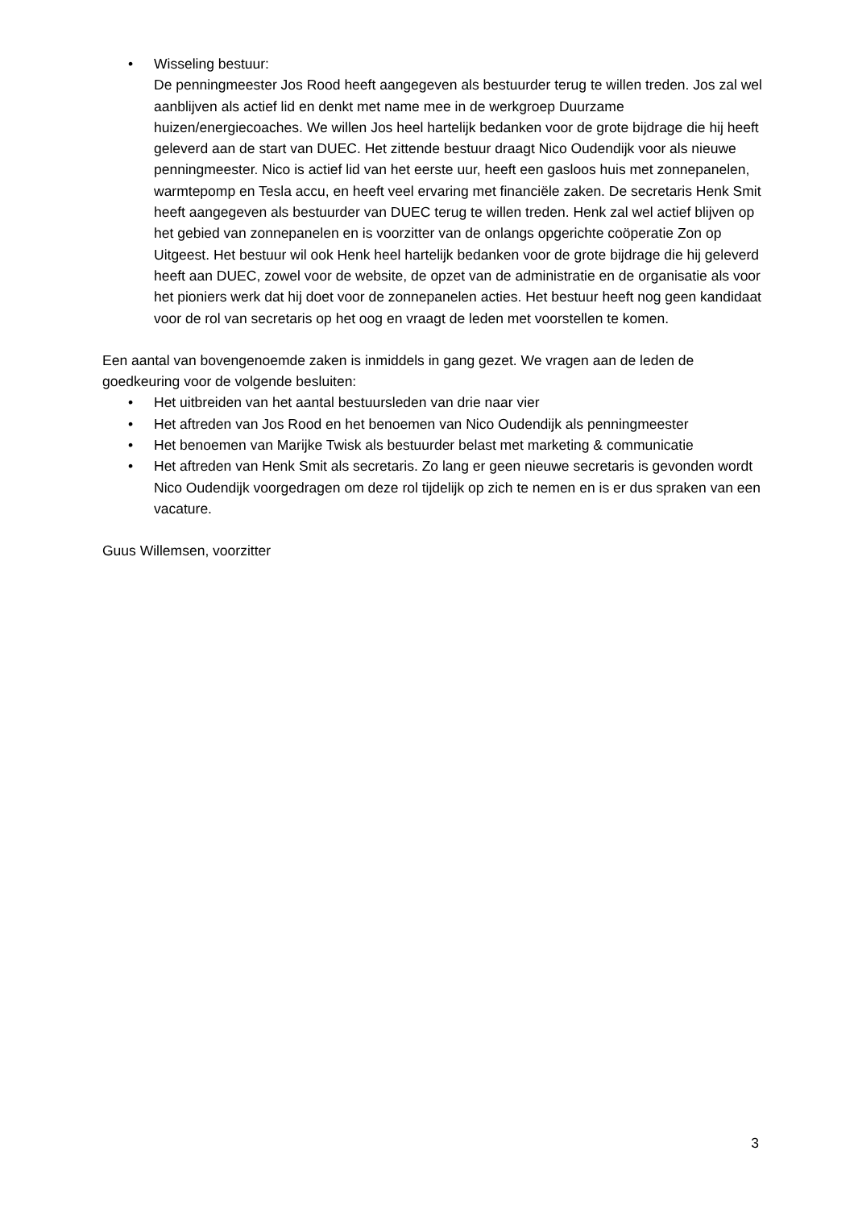• Wisseling bestuur:
De penningmeester Jos Rood heeft aangegeven als bestuurder terug te willen treden. Jos zal wel aanblijven als actief lid en denkt met name mee in de werkgroep Duurzame huizen/energiecoaches. We willen Jos heel hartelijk bedanken voor de grote bijdrage die hij heeft geleverd aan de start van DUEC. Het zittende bestuur draagt Nico Oudendijk voor als nieuwe penningmeester. Nico is actief lid van het eerste uur, heeft een gasloos huis met zonnepanelen, warmtepomp en Tesla accu, en heeft veel ervaring met financiële zaken. De secretaris Henk Smit heeft aangegeven als bestuurder van DUEC terug te willen treden. Henk zal wel actief blijven op het gebied van zonnepanelen en is voorzitter van de onlangs opgerichte coöperatie Zon op Uitgeest. Het bestuur wil ook Henk heel hartelijk bedanken voor de grote bijdrage die hij geleverd heeft aan DUEC, zowel voor de website, de opzet van de administratie en de organisatie als voor het pioniers werk dat hij doet voor de zonnepanelen acties. Het bestuur heeft nog geen kandidaat voor de rol van secretaris op het oog en vraagt de leden met voorstellen te komen.
Een aantal van bovengenoemde zaken is inmiddels in gang gezet. We vragen aan de leden de goedkeuring voor de volgende besluiten:
• Het uitbreiden van het aantal bestuursleden van drie naar vier
• Het aftreden van Jos Rood en het benoemen van Nico Oudendijk als penningmeester
• Het benoemen van Marijke Twisk als bestuurder belast met marketing & communicatie
• Het aftreden van Henk Smit als secretaris. Zo lang er geen nieuwe secretaris is gevonden wordt Nico Oudendijk voorgedragen om deze rol tijdelijk op zich te nemen en is er dus spraken van een vacature.
Guus Willemsen, voorzitter
3